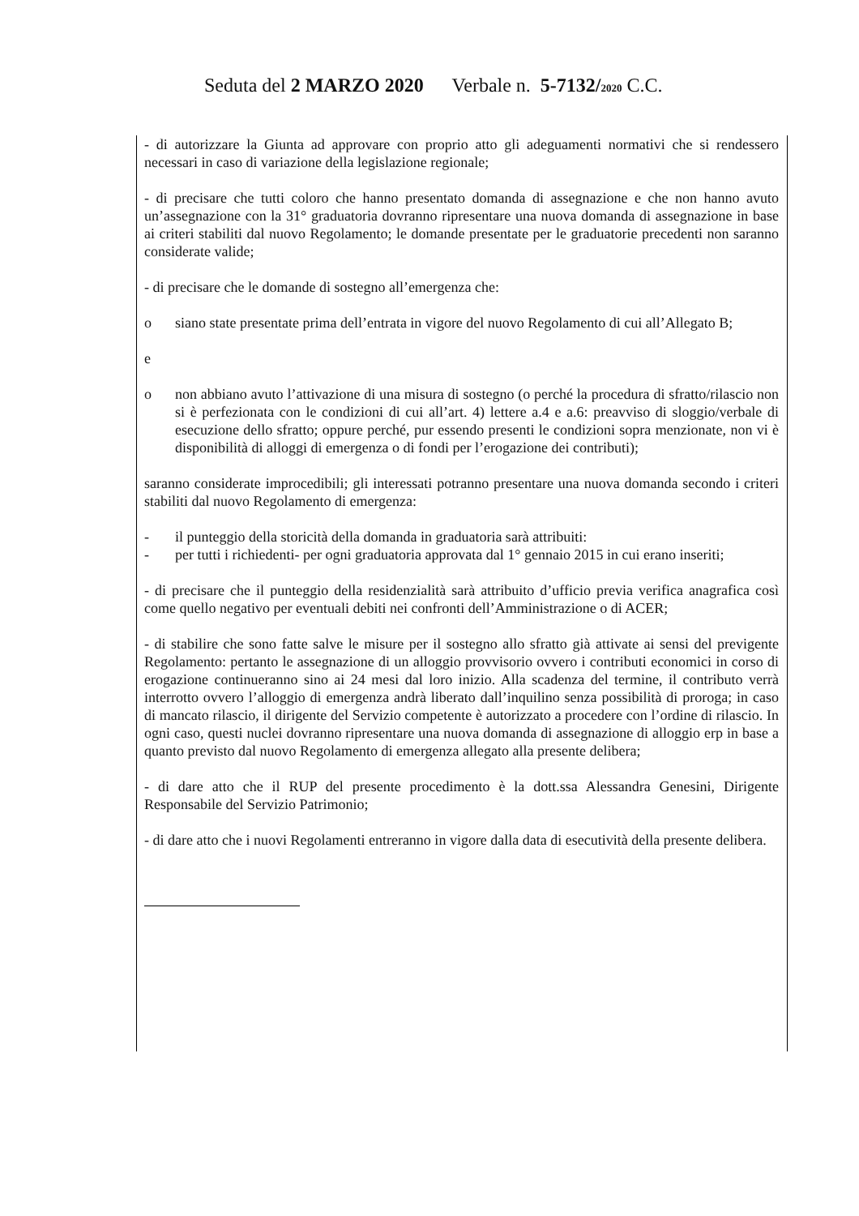Seduta del 2 MARZO 2020 Verbale n. 5-7132/2020 C.C.
- di autorizzare la Giunta ad approvare con proprio atto gli adeguamenti normativi che si rendessero necessari in caso di variazione della legislazione regionale;
- di precisare che tutti coloro che hanno presentato domanda di assegnazione e che non hanno avuto un’assegnazione con la 31° graduatoria dovranno ripresentare una nuova domanda di assegnazione in base ai criteri stabiliti dal nuovo Regolamento; le domande presentate per le graduatorie precedenti non saranno considerate valide;
- di precisare che le domande di sostegno all’emergenza che:
o siano state presentate prima dell’entrata in vigore del nuovo Regolamento di cui all’Allegato B;
e
o non abbiano avuto l’attivazione di una misura di sostegno (o perché la procedura di sfratto/rilascio non si è perfezionata con le condizioni di cui all’art. 4) lettere a.4 e a.6: preavviso di sloggio/verbale di esecuzione dello sfratto; oppure perché, pur essendo presenti le condizioni sopra menzionate, non vi è disponibilità di alloggi di emergenza o di fondi per l’erogazione dei contributi);
saranno considerate improcedibili; gli interessati potranno presentare una nuova domanda secondo i criteri stabiliti dal nuovo Regolamento di emergenza:
- il punteggio della storicità della domanda in graduatoria sarà attribuiti:
- per tutti i richiedenti- per ogni graduatoria approvata dal 1° gennaio 2015 in cui erano inseriti;
- di precisare che il punteggio della residenzialità sarà attribuito d’ufficio previa verifica anagrafica così come quello negativo per eventuali debiti nei confronti dell’Amministrazione o di ACER;
- di stabilire che sono fatte salve le misure per il sostegno allo sfratto già attivate ai sensi del previgente Regolamento: pertanto le assegnazione di un alloggio provvisorio ovvero i contributi economici in corso di erogazione continueranno sino ai 24 mesi dal loro inizio. Alla scadenza del termine, il contributo verrà interrotto ovvero l’alloggio di emergenza andrà liberato dall’inquilino senza possibilità di proroga; in caso di mancato rilascio, il dirigente del Servizio competente è autorizzato a procedere con l’ordine di rilascio. In ogni caso, questi nuclei dovranno ripresentare una nuova domanda di assegnazione di alloggio erp in base a quanto previsto dal nuovo Regolamento di emergenza allegato alla presente delibera;
- di dare atto che il RUP del presente procedimento è la dott.ssa Alessandra Genesini, Dirigente Responsabile del Servizio Patrimonio;
- di dare atto che i nuovi Regolamenti entreranno in vigore dalla data di esecutività della presente delibera.